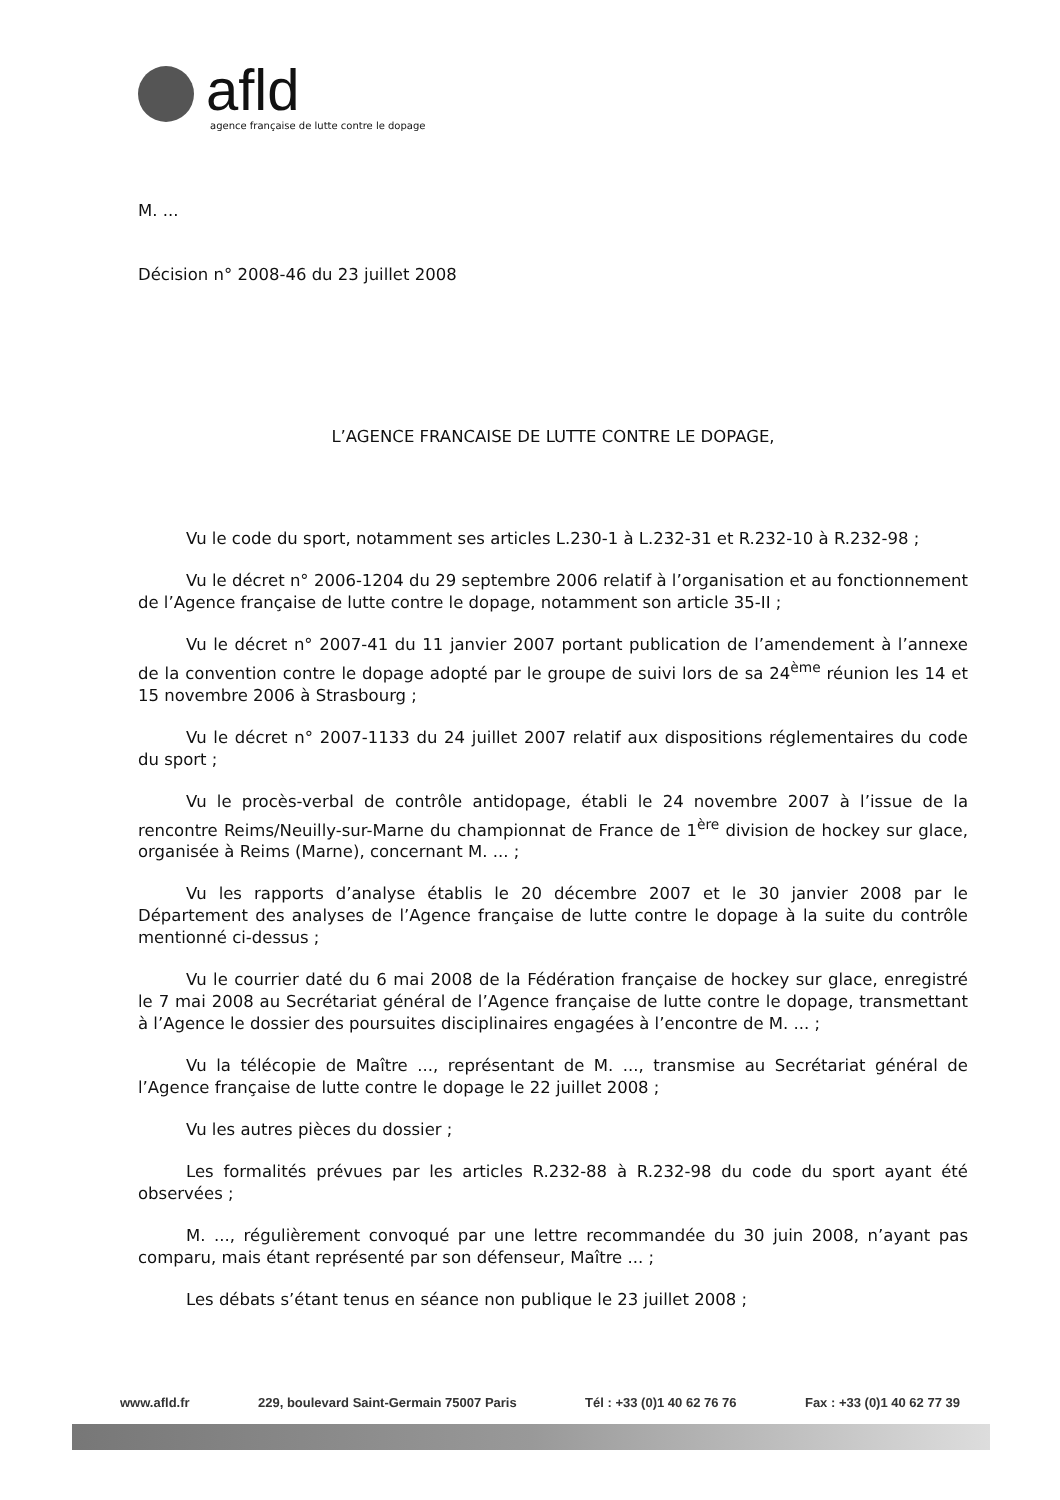afld
agence française de lutte contre le dopage
M. ...
Décision n° 2008-46 du 23 juillet 2008
L’AGENCE FRANCAISE DE LUTTE CONTRE LE DOPAGE,
Vu le code du sport, notamment ses articles L.230-1 à L.232-31 et R.232-10 à R.232-98 ;
Vu le décret n° 2006-1204 du 29 septembre 2006 relatif à l’organisation et au fonctionnement de l’Agence française de lutte contre le dopage, notamment son article 35-II ;
Vu le décret n° 2007-41 du 11 janvier 2007 portant publication de l’amendement à l’annexe de la convention contre le dopage adopté par le groupe de suivi lors de sa 24<sup>ème</sup> réunion les 14 et 15 novembre 2006 à Strasbourg ;
Vu le décret n° 2007-1133 du 24 juillet 2007 relatif aux dispositions réglementaires du code du sport ;
Vu le procès-verbal de contrôle antidopage, établi le 24 novembre 2007 à l’issue de la rencontre Reims/Neuilly-sur-Marne du championnat de France de 1<sup>ère</sup> division de hockey sur glace, organisée à Reims (Marne), concernant M. ... ;
Vu les rapports d’analyse établis le 20 décembre 2007 et le 30 janvier 2008 par le Département des analyses de l’Agence française de lutte contre le dopage à la suite du contrôle mentionné ci-dessus ;
Vu le courrier daté du 6 mai 2008 de la Fédération française de hockey sur glace, enregistré le 7 mai 2008 au Secrétariat général de l’Agence française de lutte contre le dopage, transmettant à l’Agence le dossier des poursuites disciplinaires engagées à l’encontre de M. ... ;
Vu la télécopie de Maître ..., représentant de M. ..., transmise au Secrétariat général de l’Agence française de lutte contre le dopage le 22 juillet 2008 ;
Vu les autres pièces du dossier ;
Les formalités prévues par les articles R.232-88 à R.232-98 du code du sport ayant été observées ;
M. ..., régulièrement convoqué par une lettre recommandée du 30 juin 2008, n’ayant pas comparu, mais étant représenté par son défenseur, Maître ... ;
Les débats s’étant tenus en séance non publique le 23 juillet 2008 ;
www.afld.fr 229, boulevard Saint-Germain 75007 Paris Tél : +33 (0)1 40 62 76 76 Fax : +33 (0)1 40 62 77 39